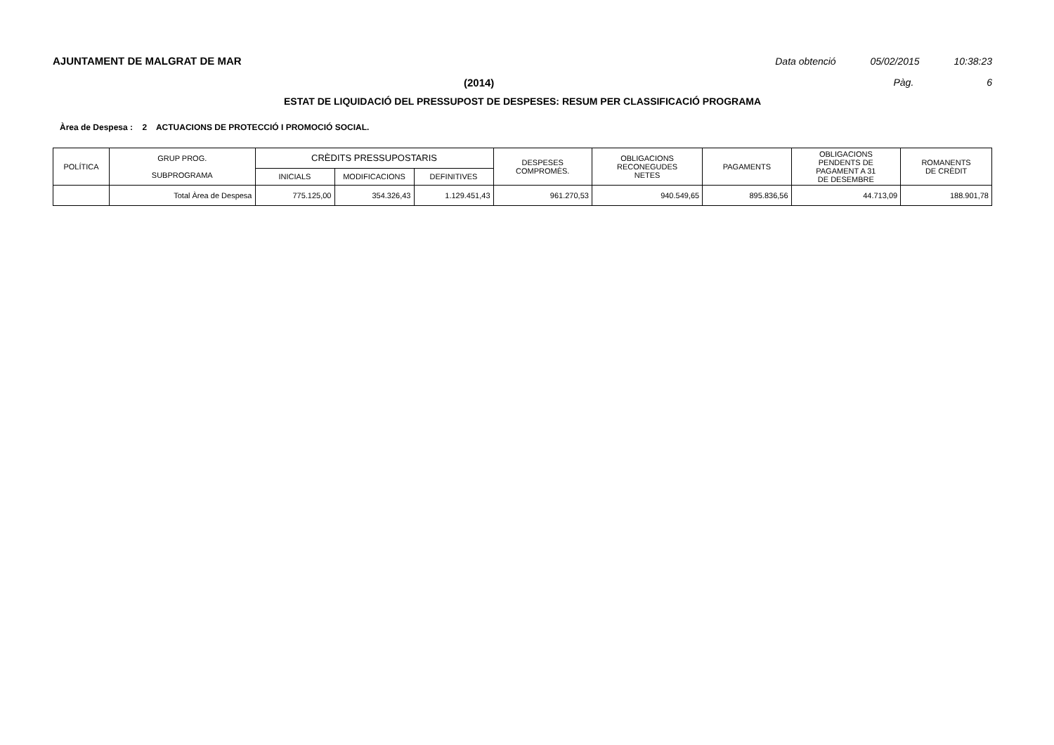AJUNTAMENT DE MALGRAT DE MAR Data obtenció 05/02/2015 10:38:23
(2014) Pàg. 6
ESTAT DE LIQUIDACIÓ DEL PRESSUPOST DE DESPESES: RESUM PER CLASSIFICACIÓ PROGRAMA
Àrea de Despesa : 2 ACTUACIONS DE PROTECCIÓ I PROMOCIÓ SOCIAL.
| POLÍTICA | GRUP PROG. SUBPROGRAMA | CRÈDITS PRESSUPOSTARIS | | | DESPESES COMPROMÈS. | OBLIGACIONS RECONEGUDES NETES | PAGAMENTS | OBLIGACIONS PENDENTS DE PAGAMENT A 31 DE DESEMBRE | ROMANENTS DE CRÈDIT |
| --- | --- | --- | --- | --- | --- | --- | --- | --- | --- |
| | | INICIALS | MODIFICACIONS | DEFINITIVES | | | | | |
| | Total Àrea de Despesa | 775.125,00 | 354.326,43 | 1.129.451,43 | 961.270,53 | 940.549,65 | 895.836,56 | 44.713,09 | 188.901,78 |